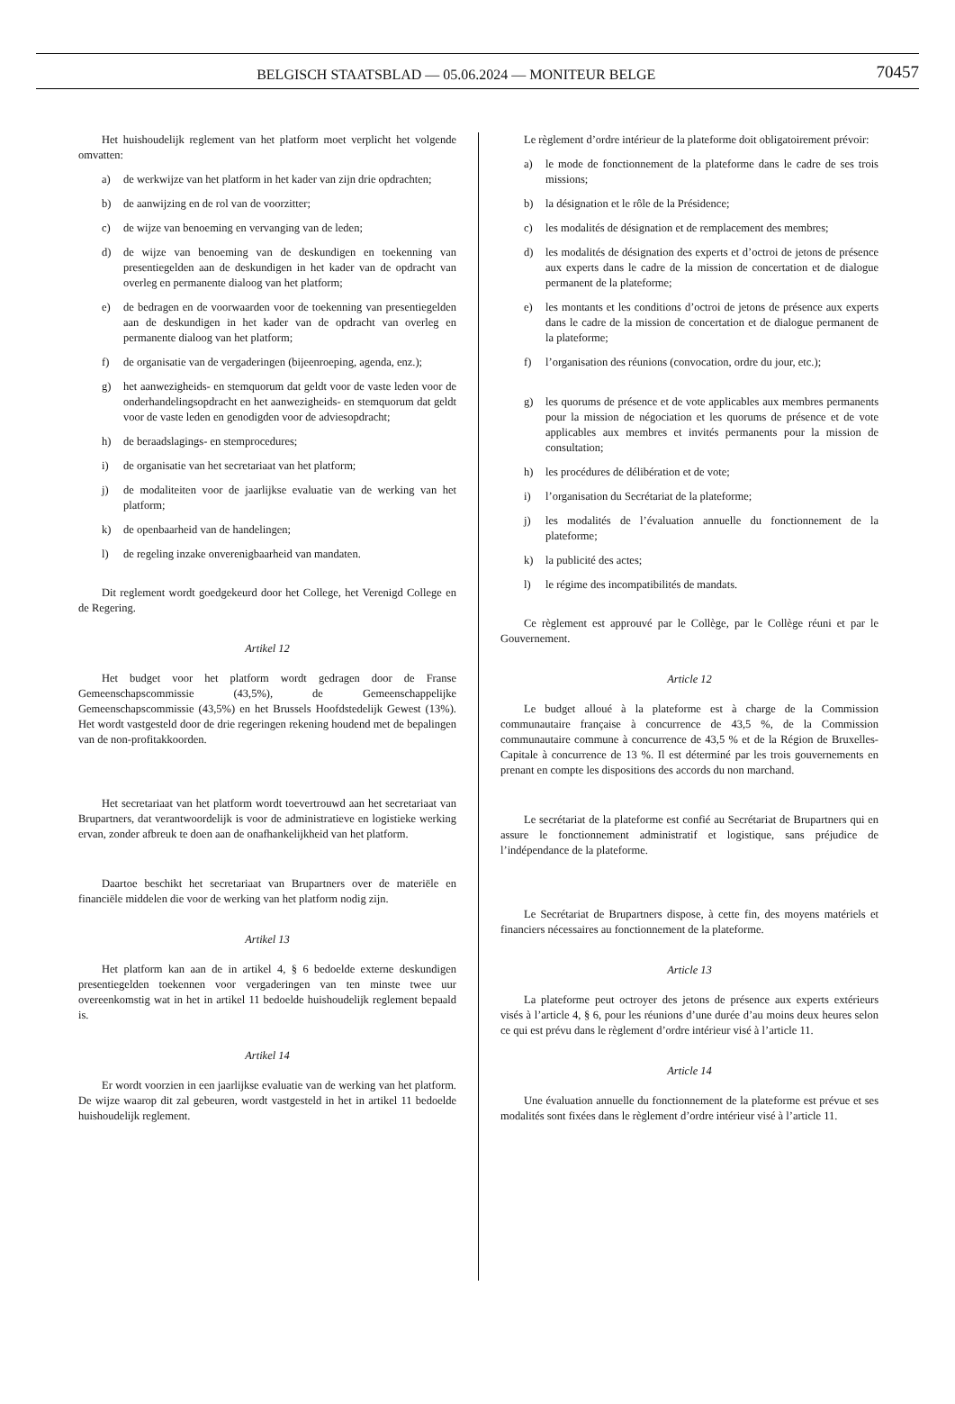BELGISCH STAATSBLAD — 05.06.2024 — MONITEUR BELGE
70457
Het huishoudelijk reglement van het platform moet verplicht het volgende omvatten:
a) de werkwijze van het platform in het kader van zijn drie opdrachten;
b) de aanwijzing en de rol van de voorzitter;
c) de wijze van benoeming en vervanging van de leden;
d) de wijze van benoeming van de deskundigen en toekenning van presentiegelden aan de deskundigen in het kader van de opdracht van overleg en permanente dialoog van het platform;
e) de bedragen en de voorwaarden voor de toekenning van presentiegelden aan de deskundigen in het kader van de opdracht van overleg en permanente dialoog van het platform;
f) de organisatie van de vergaderingen (bijeenroeping, agenda, enz.);
g) het aanwezigheids- en stemquorum dat geldt voor de vaste leden voor de onderhandelingsopdracht en het aanwezigheids- en stemquorum dat geldt voor de vaste leden en genodigden voor de adviesopdracht;
h) de beraadslagings- en stemprocedures;
i) de organisatie van het secretariaat van het platform;
j) de modaliteiten voor de jaarlijkse evaluatie van de werking van het platform;
k) de openbaarheid van de handelingen;
l) de regeling inzake onverenigbaarheid van mandaten.
Dit reglement wordt goedgekeurd door het College, het Verenigd College en de Regering.
Artikel 12
Het budget voor het platform wordt gedragen door de Franse Gemeenschapscommissie (43,5%), de Gemeenschappelijke Gemeenschapscommissie (43,5%) en het Brussels Hoofdstedelijk Gewest (13%). Het wordt vastgesteld door de drie regeringen rekening houdend met de bepalingen van de non-profitakkoorden.
Het secretariaat van het platform wordt toevertrouwd aan het secretariaat van Brupartners, dat verantwoordelijk is voor de administratieve en logistieke werking ervan, zonder afbreuk te doen aan de onafhankelijkheid van het platform.
Daartoe beschikt het secretariaat van Brupartners over de materiële en financiële middelen die voor de werking van het platform nodig zijn.
Artikel 13
Het platform kan aan de in artikel 4, § 6 bedoelde externe deskundigen presentiegelden toekennen voor vergaderingen van ten minste twee uur overeenkomstig wat in het in artikel 11 bedoelde huishoudelijk reglement bepaald is.
Artikel 14
Er wordt voorzien in een jaarlijkse evaluatie van de werking van het platform. De wijze waarop dit zal gebeuren, wordt vastgesteld in het in artikel 11 bedoelde huishoudelijk reglement.
Le règlement d’ordre intérieur de la plateforme doit obligatoirement prévoir:
a) le mode de fonctionnement de la plateforme dans le cadre de ses trois missions;
b) la désignation et le rôle de la Présidence;
c) les modalités de désignation et de remplacement des membres;
d) les modalités de désignation des experts et d’octroi de jetons de présence aux experts dans le cadre de la mission de concertation et de dialogue permanent de la plateforme;
e) les montants et les conditions d’octroi de jetons de présence aux experts dans le cadre de la mission de concertation et de dialogue permanent de la plateforme;
f) l’organisation des réunions (convocation, ordre du jour, etc.);
g) les quorums de présence et de vote applicables aux membres permanents pour la mission de négociation et les quorums de présence et de vote applicables aux membres et invités permanents pour la mission de consultation;
h) les procédures de délibération et de vote;
i) l’organisation du Secrétariat de la plateforme;
j) les modalités de l’évaluation annuelle du fonctionnement de la plateforme;
k) la publicité des actes;
l) le régime des incompatibilités de mandats.
Ce règlement est approuvé par le Collège, par le Collège réuni et par le Gouvernement.
Article 12
Le budget alloué à la plateforme est à charge de la Commission communautaire française à concurrence de 43,5 %, de la Commission communautaire commune à concurrence de 43,5 % et de la Région de Bruxelles-Capitale à concurrence de 13 %. Il est déterminé par les trois gouvernements en prenant en compte les dispositions des accords du non marchand.
Le secrétariat de la plateforme est confié au Secrétariat de Brupartners qui en assure le fonctionnement administratif et logistique, sans préjudice de l’indépendance de la plateforme.
Le Secrétariat de Brupartners dispose, à cette fin, des moyens matériels et financiers nécessaires au fonctionnement de la plateforme.
Article 13
La plateforme peut octroyer des jetons de présence aux experts extérieurs visés à l’article 4, § 6, pour les réunions d’une durée d’au moins deux heures selon ce qui est prévu dans le règlement d’ordre intérieur visé à l’article 11.
Article 14
Une évaluation annuelle du fonctionnement de la plateforme est prévue et ses modalités sont fixées dans le règlement d’ordre intérieur visé à l’article 11.